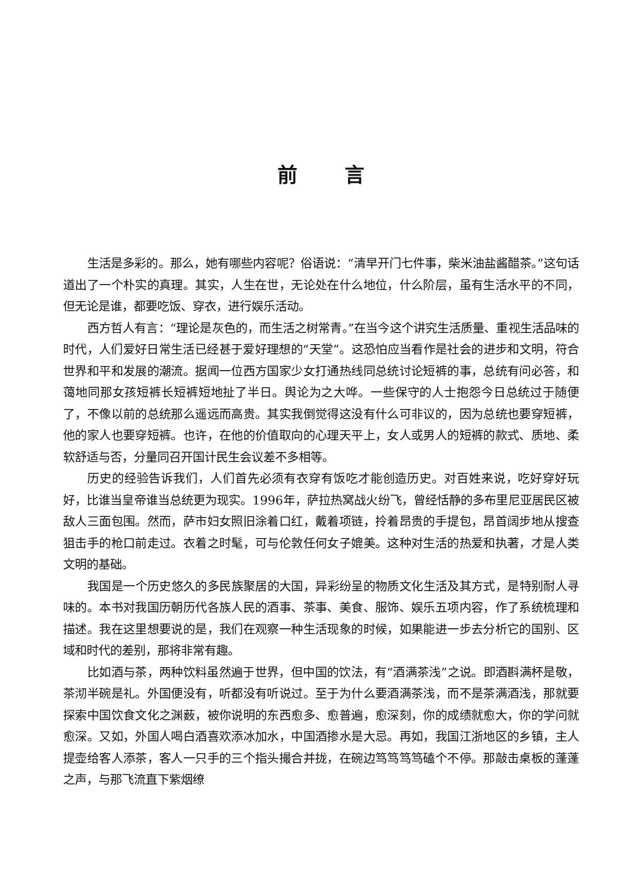前言
生活是多彩的。那么，她有哪些内容呢？俗语说：“清早开门七件事，柴米油盐酱醋茶。”这句话道出了一个朴实的真理。其实，人生在世，无论处在什么地位，什么阶层，虽有生活水平的不同，但无论是谁，都要吃饭、穿衣，进行娱乐活动。
西方哲人有言：“理论是灰色的，而生活之树常青。”在当今这个讲究生活质量、重视生活品味的时代，人们爱好日常生活已经甚于爱好理想的“天堂”。这恐怕应当看作是社会的进步和文明，符合世界和平和发展的潮流。据闻一位西方国家少女打通热线同总统讨论短裤的事，总统有问必答，和蔼地同那女孩短裤长短裤短地扯了半日。舆论为之大哗。一些保守的人士抱怨今日总统过于随便了，不像以前的总统那么遥远而高贵。其实我倒觉得这没有什么可非议的，因为总统也要穿短裤，他的家人也要穿短裤。也许，在他的价值取向的心理天平上，女人或男人的短裤的款式、质地、柔软舒适与否，分量同召开国计民生会议差不多相等。
历史的经验告诉我们，人们首先必须有衣穿有饭吃才能创造历史。对百姓来说，吃好穿好玩好，比谁当皇帝谁当总统更为现实。1996年，萨拉热窝战火纷飞，曾经恬静的多布里尼亚居民区被敌人三面包围。然而，萨市妇女照旧涂着口红，戴着项链，拎着昂贵的手提包，昂首阔步地从搜查狙击手的枪口前走过。衣着之时髦，可与伦敦任何女子媲美。这种对生活的热爱和执著，才是人类文明的基础。
我国是一个历史悠久的多民族聚居的大国，异彩纷呈的物质文化生活及其方式，是特别耐人寻味的。本书对我国历朝历代各族人民的酒事、茶事、美食、服饰、娱乐五项内容，作了系统梳理和描述。我在这里想要说的是，我们在观察一种生活现象的时候，如果能进一步去分析它的国别、区域和时代的差别，那将非常有趣。
比如酒与茶，两种饮料虽然遍于世界，但中国的饮法，有“酒满茶浅”之说。即酒斟满杯是敬，茶沏半碗是礼。外国便没有，听都没有听说过。至于为什么要酒满茶浅，而不是茶满酒浅，那就要探索中国饮食文化之渊薮，被你说明的东西愈多、愈普遍，愈深刻，你的成绩就愈大，你的学问就愈深。又如，外国人喝白酒喜欢添冰加水，中国酒掺水是大忌。再如，我国江浙地区的乡镇，主人提壶给客人添茶，客人一只手的三个指头撮合并拢，在碗边笃笃笃笃磕个不停。那敲击桌板的蓬蓬之声，与那飞流直下紫烟缭